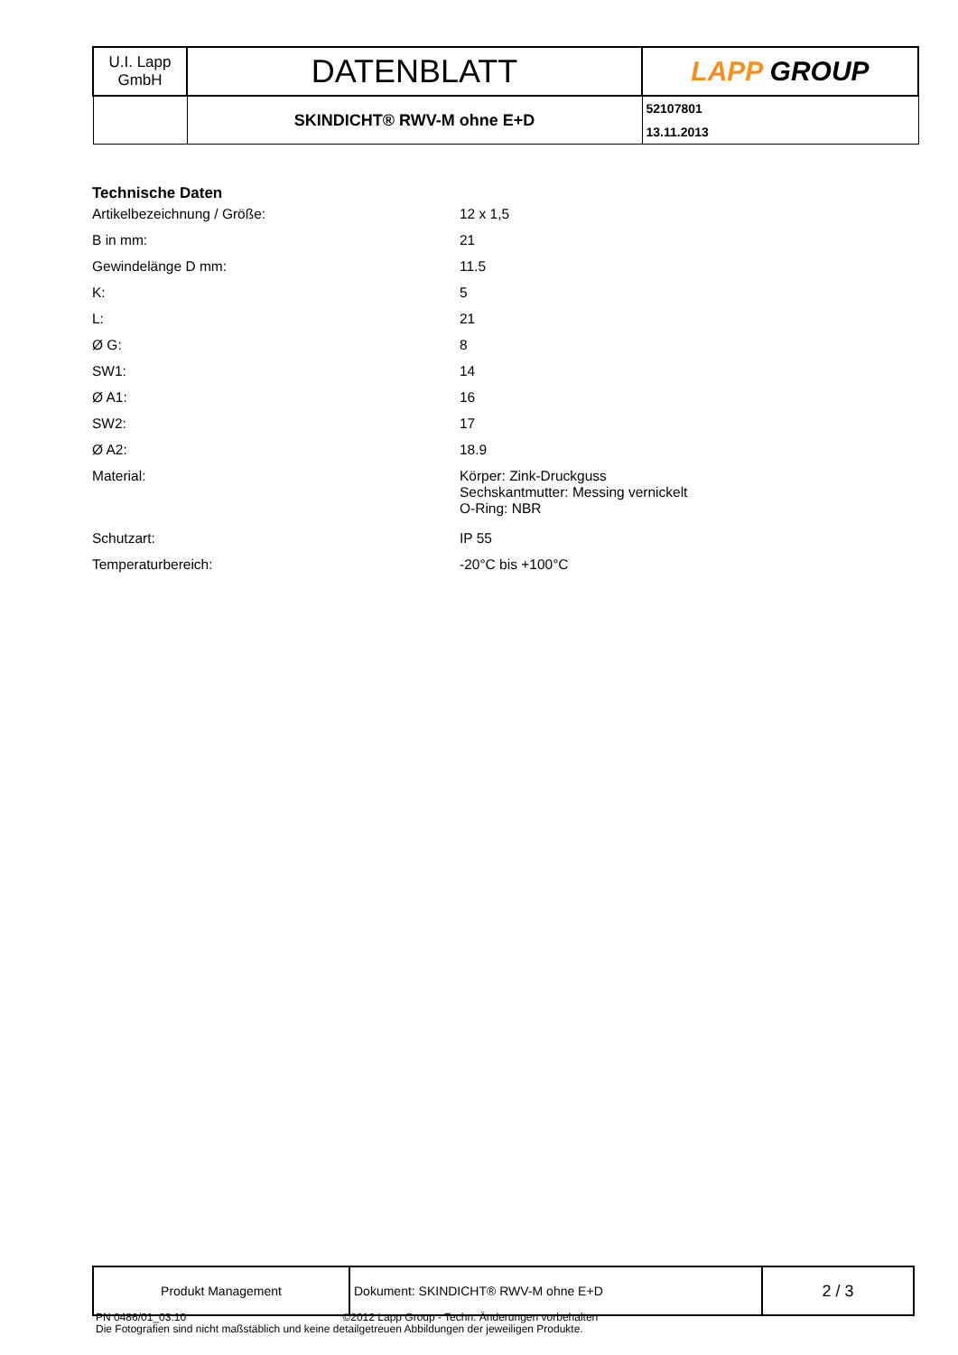| U.I. Lapp GmbH | DATENBLATT | LAPP GROUP |
| | SKINDICHT® RWV-M ohne E+D | 52107801 13.11.2013 |
Technische Daten
| Artikelbezeichnung / Größe: | 12 x 1,5 |
| B in mm: | 21 |
| Gewindelänge D mm: | 11.5 |
| K: | 5 |
| L: | 21 |
| Ø G: | 8 |
| SW1: | 14 |
| Ø A1: | 16 |
| SW2: | 17 |
| Ø A2: | 18.9 |
| Material: | Körper: Zink-Druckguss Sechskantmutter: Messing vernickelt O-Ring: NBR |
| Schutzart: | IP 55 |
| Temperaturbereich: | -20°C bis +100°C |
| Produkt Management | Dokument: SKINDICHT® RWV-M ohne E+D | 2 / 3 |
PN 0486/01_03.10 ©2012 Lapp Group - Techn. Änderungen vorbehalten
Die Fotografien sind nicht maßstäblich und keine detailgetreuen Abbildungen der jeweiligen Produkte.